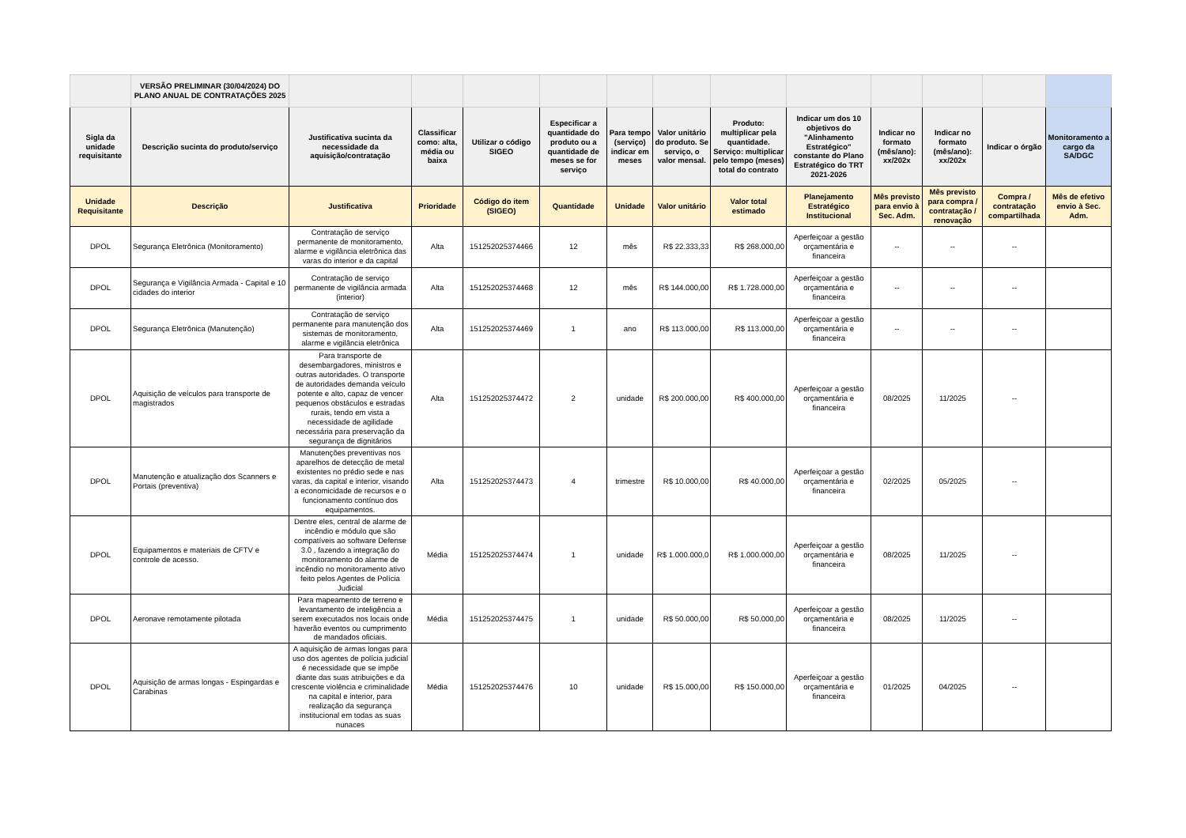| | VERSÃO PRELIMINAR (30/04/2024) DO PLANO ANUAL DE CONTRATAÇÕES 2025 | | | | | | | | | | | | |
| Sigla da unidade requisitante | Descrição sucinta do produto/serviço | Justificativa sucinta da necessidade da aquisição/contratação | Classificar como: alta, média ou baixa | Utilizar o código SIGEO | Especificar a quantidade do produto ou a quantidade de meses se for serviço | Para tempo (serviço) indicar em meses | Valor unitário do produto. Se serviço, o valor mensal. | Produto: multiplicar pela quantidade. Serviço: multiplicar pelo tempo (meses) total do contrato | Indicar um dos 10 objetivos do "Alinhamento Estratégico" constante do Plano Estratégico do TRT 2021-2026 | Indicar no formato (mês/ano): xx/202x | Indicar no formato (mês/ano): xx/202x | Indicar o órgão | Monitoramento a cargo da SA/DGC |
| Unidade Requisitante | Descrição | Justificativa | Prioridade | Código do item (SIGEO) | Quantidade | Unidade | Valor unitário | Valor total estimado | Planejamento Estratégico Institucional | Mês previsto para envio à Sec. Adm. | Mês previsto para compra / contratação / renovação | Compra / contratação compartilhada | Mês de efetivo envio à Sec. Adm. |
| DPOL | Segurança Eletrônica (Monitoramento) | Contratação de serviço permanente de monitoramento, alarme e vigilância eletrônica das varas do interior e da capital | Alta | 151252025374466 | 12 | mês | R$ 22.333,33 | R$ 268.000,00 | Aperfeiçoar a gestão orçamentária e financeira | -- | -- | -- | |
| DPOL | Segurança e Vigilância Armada - Capital e 10 cidades do interior | Contratação de serviço permanente de vigilância armada (interior) | Alta | 151252025374468 | 12 | mês | R$ 144.000,00 | R$ 1.728.000,00 | Aperfeiçoar a gestão orçamentária e financeira | -- | -- | -- | |
| DPOL | Segurança Eletrônica (Manutenção) | Contratação de serviço permanente para manutenção dos sistemas de monitoramento, alarme e vigilância eletrônica | Alta | 151252025374469 | 1 | ano | R$ 113.000,00 | R$ 113.000,00 | Aperfeiçoar a gestão orçamentária e financeira | -- | -- | -- | |
| DPOL | Aquisição de veículos para transporte de magistrados | Para transporte de desembargadores, ministros e outras autoridades. O transporte de autoridades demanda veículo potente e alto, capaz de vencer pequenos obstáculos e estradas rurais, tendo em vista a necessidade de agilidade necessária para preservação da segurança de dignitários | Alta | 151252025374472 | 2 | unidade | R$ 200.000,00 | R$ 400.000,00 | Aperfeiçoar a gestão orçamentária e financeira | 08/2025 | 11/2025 | -- | |
| DPOL | Manutenção e atualização dos Scanners e Portais (preventiva) | Manutenções preventivas nos aparelhos de detecção de metal existentes no prédio sede e nas varas, da capital e interior, visando a economicidade de recursos e o funcionamento contínuo dos equipamentos. | Alta | 151252025374473 | 4 | trimestre | R$ 10.000,00 | R$ 40.000,00 | Aperfeiçoar a gestão orçamentária e financeira | 02/2025 | 05/2025 | -- | |
| DPOL | Equipamentos e materiais de CFTV e controle de acesso. | Dentre eles, central de alarme de incêndio e módulo que são compatíveis ao software Defense 3.0 , fazendo a integração do monitoramento do alarme de incêndio no monitoramento ativo feito pelos Agentes de Polícia Judicial | Média | 151252025374474 | 1 | unidade | R$ 1.000.000,0 | R$ 1.000.000,00 | Aperfeiçoar a gestão orçamentária e financeira | 08/2025 | 11/2025 | -- | |
| DPOL | Aeronave remotamente pilotada | Para mapeamento de terreno e levantamento de inteligência a serem executados nos locais onde haverão eventos ou cumprimento de mandados oficiais. | Média | 151252025374475 | 1 | unidade | R$ 50.000,00 | R$ 50.000,00 | Aperfeiçoar a gestão orçamentária e financeira | 08/2025 | 11/2025 | -- | |
| DPOL | Aquisição de armas longas - Espingardas e Carabinas | A aquisição de armas longas para uso dos agentes de polícia judicial é necessidade que se impõe diante das suas atribuições e da crescente violência e criminalidade na capital e interior, para realização da segurança institucional em todas as suas nunaces | Média | 151252025374476 | 10 | unidade | R$ 15.000,00 | R$ 150.000,00 | Aperfeiçoar a gestão orçamentária e financeira | 01/2025 | 04/2025 | -- | |